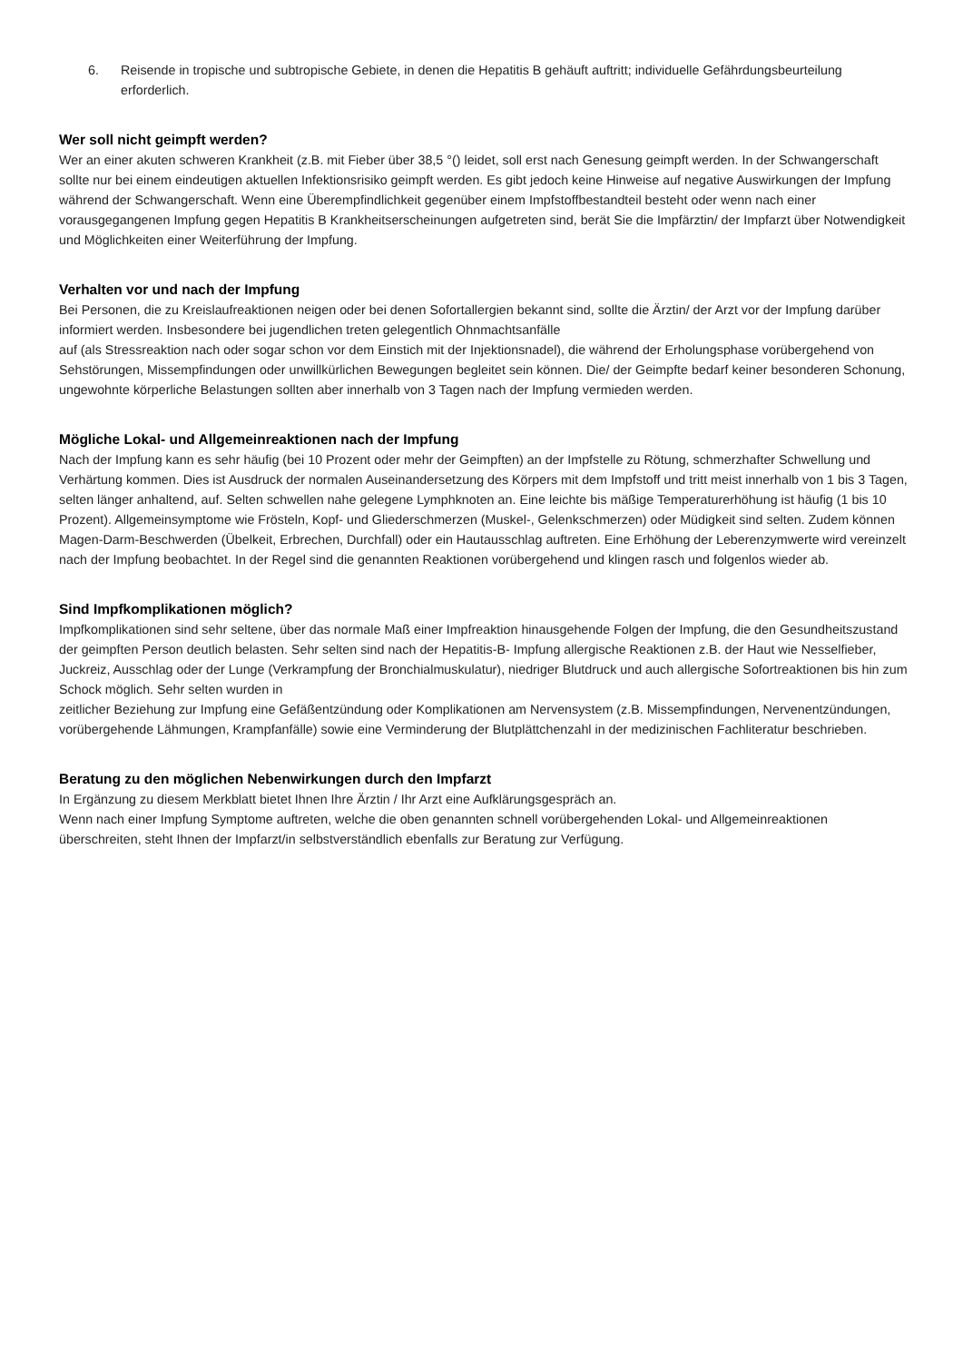6. Reisende in tropische und subtropische Gebiete, in denen die Hepatitis B gehäuft auftritt; individuelle Gefährdungsbeurteilung erforderlich.
Wer soll nicht geimpft werden?
Wer an einer akuten schweren Krankheit (z.B. mit Fieber über 38,5 °() leidet, soll erst nach Genesung geimpft werden. In der Schwangerschaft sollte nur bei einem eindeutigen aktuellen Infektionsrisiko geimpft werden. Es gibt jedoch keine Hinweise auf negative Auswirkungen der Impfung während der Schwangerschaft. Wenn eine Überempfindlichkeit gegenüber einem Impfstoffbestandteil besteht oder wenn nach einer vorausgegangenen Impfung gegen Hepatitis B Krankheitserscheinungen aufgetreten sind, berät Sie die Impfärztin/ der Impfarzt über Notwendigkeit und Möglichkeiten einer Weiterführung der Impfung.
Verhalten vor und nach der Impfung
Bei Personen, die zu Kreislaufreaktionen neigen oder bei denen Sofortallergien bekannt sind, sollte die Ärztin/ der Arzt vor der Impfung darüber informiert werden. Insbesondere bei jugendlichen treten gelegentlich Ohnmachtsanfälle
auf (als Stressreaktion nach oder sogar schon vor dem Einstich mit der Injektionsnadel), die während der Erholungsphase vorübergehend von Sehstörungen, Missempfindungen oder unwillkürlichen Bewegungen begleitet sein können. Die/ der Geimpfte bedarf keiner besonderen Schonung, ungewohnte körperliche Belastungen sollten aber innerhalb von 3 Tagen nach der Impfung vermieden werden.
Mögliche Lokal- und Allgemeinreaktionen nach der Impfung
Nach der Impfung kann es sehr häufig (bei 10 Prozent oder mehr der Geimpften) an der Impfstelle zu Rötung, schmerzhafter Schwellung und Verhärtung kommen. Dies ist Ausdruck der normalen Auseinandersetzung des Körpers mit dem Impfstoff und tritt meist innerhalb von 1 bis 3 Tagen, selten länger anhaltend, auf. Selten schwellen nahe gelegene Lymphknoten an. Eine leichte bis mäßige Temperaturerhöhung ist häufig (1 bis 10 Prozent). Allgemeinsymptome wie Frösteln, Kopf- und Gliederschmerzen (Muskel-, Gelenkschmerzen) oder Müdigkeit sind selten. Zudem können Magen-Darm-Beschwerden (Übelkeit, Erbrechen, Durchfall) oder ein Hautausschlag auftreten. Eine Erhöhung der Leberenzymwerte wird vereinzelt nach der Impfung beobachtet. In der Regel sind die genannten Reaktionen vorübergehend und klingen rasch und folgenlos wieder ab.
Sind Impfkomplikationen möglich?
Impfkomplikationen sind sehr seltene, über das normale Maß einer Impfreaktion hinausgehende Folgen der Impfung, die den Gesundheitszustand der geimpften Person deutlich belasten. Sehr selten sind nach der Hepatitis-B- Impfung allergische Reaktionen z.B. der Haut wie Nesselfieber, Juckreiz, Ausschlag oder der Lunge (Verkrampfung der Bronchialmuskulatur), niedriger Blutdruck und auch allergische Sofortreaktionen bis hin zum Schock möglich. Sehr selten wurden in
zeitlicher Beziehung zur Impfung eine Gefäßentzündung oder Komplikationen am Nervensystem (z.B. Missempfindungen, Nervenentzündungen, vorübergehende Lähmungen, Krampfanfälle) sowie eine Verminderung der Blutplättchenzahl in der medizinischen Fachliteratur beschrieben.
Beratung zu den möglichen Nebenwirkungen durch den Impfarzt
In Ergänzung zu diesem Merkblatt bietet Ihnen Ihre Ärztin / Ihr Arzt eine Aufklärungsgespräch an.
Wenn nach einer Impfung Symptome auftreten, welche die oben genannten schnell vorübergehenden Lokal- und Allgemeinreaktionen überschreiten, steht Ihnen der Impfarzt/in selbstverständlich ebenfalls zur Beratung zur Verfügung.